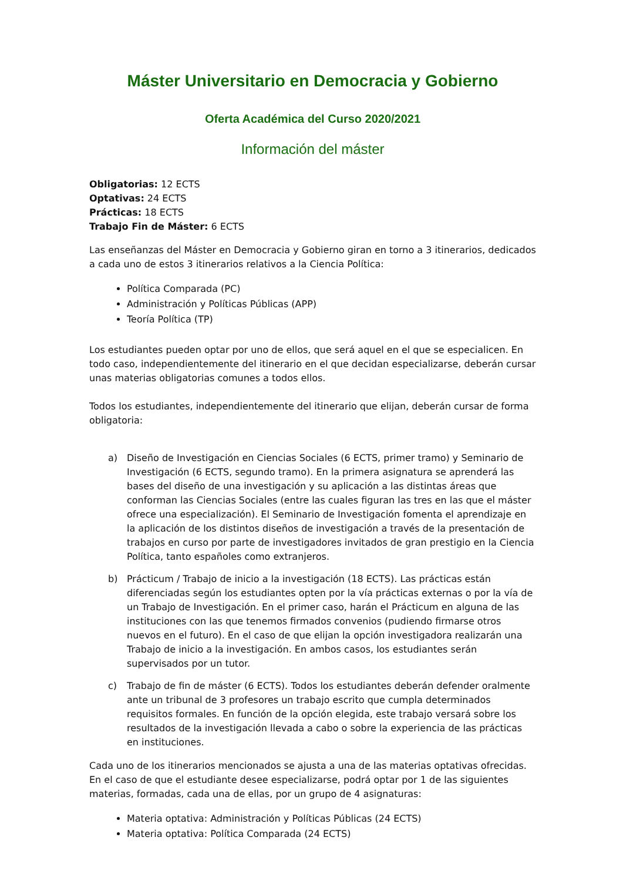Máster Universitario en Democracia y Gobierno
Oferta Académica del Curso 2020/2021
Información del máster
Obligatorias: 12 ECTS
Optativas: 24 ECTS
Prácticas: 18 ECTS
Trabajo Fin de Máster: 6 ECTS
Las enseñanzas del Máster en Democracia y Gobierno giran en torno a 3 itinerarios, dedicados a cada uno de estos 3 itinerarios relativos a la Ciencia Política:
Política Comparada (PC)
Administración y Políticas Públicas (APP)
Teoría Política (TP)
Los estudiantes pueden optar por uno de ellos, que será aquel en el que se especialicen. En todo caso, independientemente del itinerario en el que decidan especializarse, deberán cursar unas materias obligatorias comunes a todos ellos.
Todos los estudiantes, independientemente del itinerario que elijan, deberán cursar de forma obligatoria:
a) Diseño de Investigación en Ciencias Sociales (6 ECTS, primer tramo) y Seminario de Investigación (6 ECTS, segundo tramo). En la primera asignatura se aprenderá las bases del diseño de una investigación y su aplicación a las distintas áreas que conforman las Ciencias Sociales (entre las cuales figuran las tres en las que el máster ofrece una especialización). El Seminario de Investigación fomenta el aprendizaje en la aplicación de los distintos diseños de investigación a través de la presentación de trabajos en curso por parte de investigadores invitados de gran prestigio en la Ciencia Política, tanto españoles como extranjeros.
b) Prácticum / Trabajo de inicio a la investigación (18 ECTS). Las prácticas están diferenciadas según los estudiantes opten por la vía prácticas externas o por la vía de un Trabajo de Investigación. En el primer caso, harán el Prácticum en alguna de las instituciones con las que tenemos firmados convenios (pudiendo firmarse otros nuevos en el futuro). En el caso de que elijan la opción investigadora realizarán una Trabajo de inicio a la investigación. En ambos casos, los estudiantes serán supervisados por un tutor.
c) Trabajo de fin de máster (6 ECTS). Todos los estudiantes deberán defender oralmente ante un tribunal de 3 profesores un trabajo escrito que cumpla determinados requisitos formales. En función de la opción elegida, este trabajo versará sobre los resultados de la investigación llevada a cabo o sobre la experiencia de las prácticas en instituciones.
Cada uno de los itinerarios mencionados se ajusta a una de las materias optativas ofrecidas. En el caso de que el estudiante desee especializarse, podrá optar por 1 de las siguientes materias, formadas, cada una de ellas, por un grupo de 4 asignaturas:
Materia optativa: Administración y Políticas Públicas (24 ECTS)
Materia optativa: Política Comparada (24 ECTS)